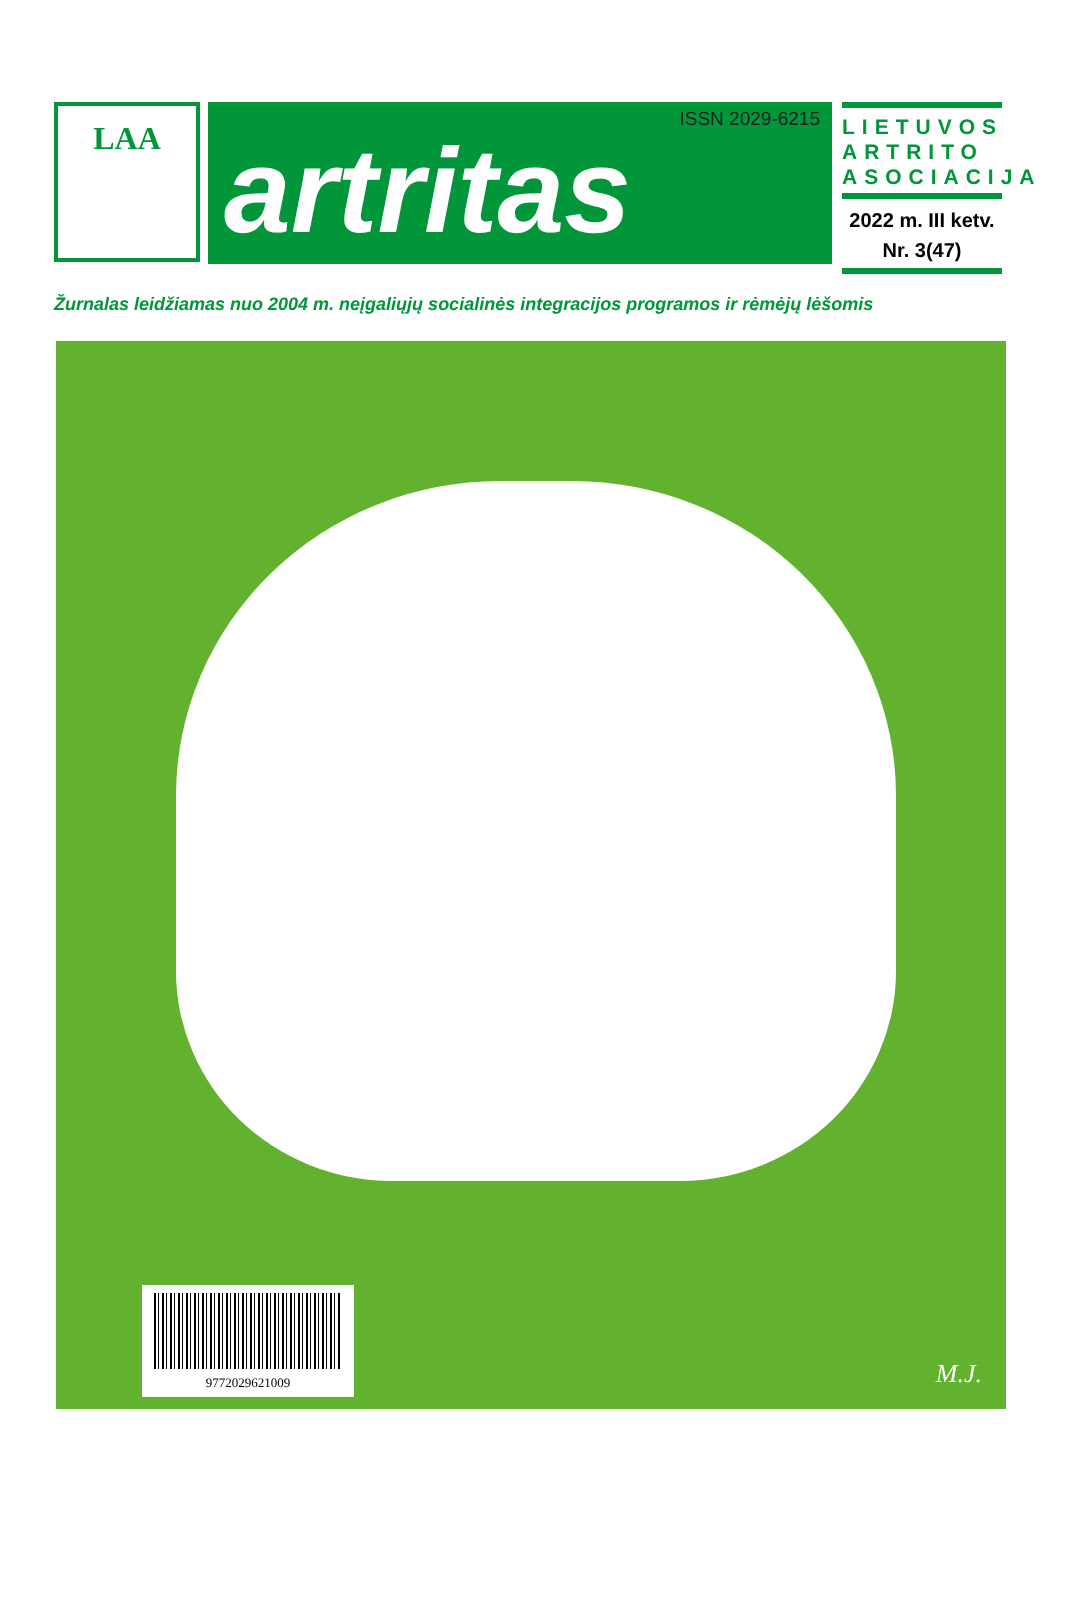LAA
ISSN 2029-6215
artritas
LIETUVOS ARTRITO ASOCIACIJA
2022 m. III ketv.
Nr. 3(47)
Žurnalas leidžiamas nuo 2004 m. neįgaliųjų socialinės integracijos programos ir rėmėjų lėšomis
9772029621009
M.J.